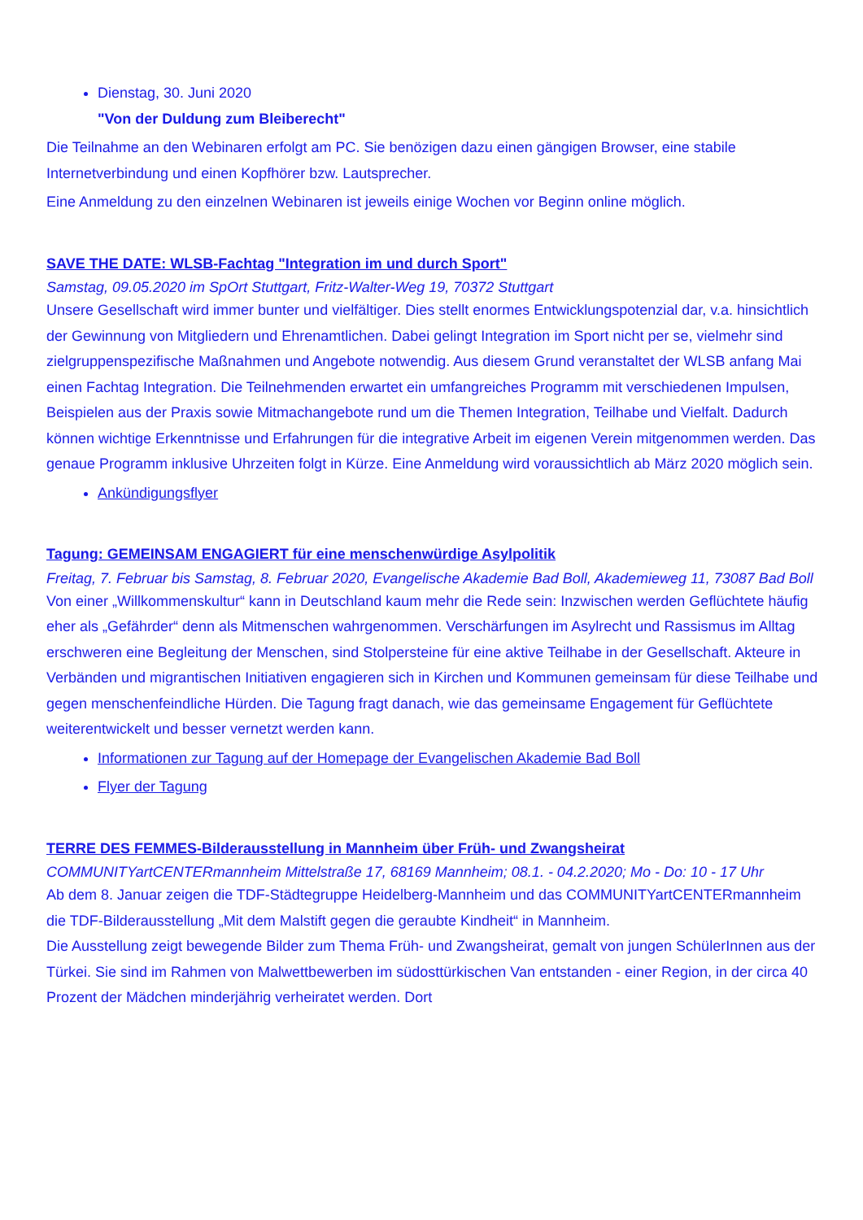Dienstag, 30. Juni 2020
"Von der Duldung zum Bleiberecht"
Die Teilnahme an den Webinaren erfolgt am PC. Sie benözigen dazu einen gängigen Browser, eine stabile Internetverbindung und einen Kopfhörer bzw. Lautsprecher.
Eine Anmeldung zu den einzelnen Webinaren ist jeweils einige Wochen vor Beginn online möglich.
SAVE THE DATE: WLSB-Fachtag "Integration im und durch Sport"
Samstag, 09.05.2020 im SpOrt Stuttgart, Fritz-Walter-Weg 19, 70372 Stuttgart
Unsere Gesellschaft wird immer bunter und vielfältiger. Dies stellt enormes Entwicklungspotenzial dar, v.a. hinsichtlich der Gewinnung von Mitgliedern und Ehrenamtlichen. Dabei gelingt Integration im Sport nicht per se, vielmehr sind zielgruppenspezifische Maßnahmen und Angebote notwendig. Aus diesem Grund veranstaltet der WLSB anfang Mai einen Fachtag Integration. Die Teilnehmenden erwartet ein umfangreiches Programm mit verschiedenen Impulsen, Beispielen aus der Praxis sowie Mitmachangebote rund um die Themen Integration, Teilhabe und Vielfalt. Dadurch können wichtige Erkenntnisse und Erfahrungen für die integrative Arbeit im eigenen Verein mitgenommen werden. Das genaue Programm inklusive Uhrzeiten folgt in Kürze. Eine Anmeldung wird voraussichtlich ab März 2020 möglich sein.
Ankündigungsflyer
Tagung: GEMEINSAM ENGAGIERT für eine menschenwürdige Asylpolitik
Freitag, 7. Februar bis Samstag, 8. Februar 2020, Evangelische Akademie Bad Boll, Akademieweg 11, 73087 Bad Boll
Von einer „Willkommenskultur“ kann in Deutschland kaum mehr die Rede sein: Inzwischen werden Geflüchtete häufig eher als „Gefährder“ denn als Mitmenschen wahrgenommen. Verschärfungen im Asylrecht und Rassismus im Alltag erschweren eine Begleitung der Menschen, sind Stolpersteine für eine aktive Teilhabe in der Gesellschaft. Akteure in Verbänden und migrantischen Initiativen engagieren sich in Kirchen und Kommunen gemeinsam für diese Teilhabe und gegen menschenfeindliche Hürden. Die Tagung fragt danach, wie das gemeinsame Engagement für Geflüchtete weiterentwickelt und besser vernetzt werden kann.
Informationen zur Tagung auf der Homepage der Evangelischen Akademie Bad Boll
Flyer der Tagung
TERRE DES FEMMES-Bilderausstellung in Mannheim über Früh- und Zwangsheirat
COMMUNITYartCENTERmannheim Mittelstraße 17, 68169 Mannheim; 08.1. - 04.2.2020; Mo - Do: 10 - 17 Uhr
Ab dem 8. Januar zeigen die TDF-Städtegruppe Heidelberg-Mannheim und das COMMUNITYartCENTERmannheim die TDF-Bilderausstellung „Mit dem Malstift gegen die geraubte Kindheit“ in Mannheim.
Die Ausstellung zeigt bewegende Bilder zum Thema Früh- und Zwangsheirat, gemalt von jungen SchülerInnen aus der Türkei. Sie sind im Rahmen von Malwettbewerben im südosttürkischen Van entstanden - einer Region, in der circa 40 Prozent der Mädchen minderjährig verheiratet werden. Dort